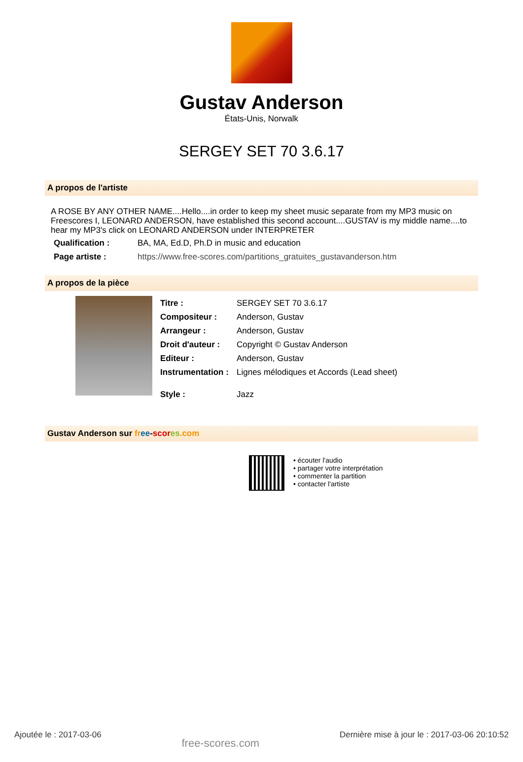Gustav Anderson
États-Unis, Norwalk
SERGEY SET 70 3.6.17
A propos de l'artiste
A ROSE BY ANY OTHER NAME....Hello....in order to keep my sheet music separate from my MP3 music on Freescores I, LEONARD ANDERSON, have established this second account....GUSTAV is my middle name....to hear my MP3's click on LEONARD ANDERSON under INTERPRETER
| Qualification : | BA, MA, Ed.D, Ph.D in music and education |
| Page artiste : | https://www.free-scores.com/partitions_gratuites_gustavanderson.htm |
A propos de la pièce
| Titre : | SERGEY SET 70 3.6.17 |
| Compositeur : | Anderson, Gustav |
| Arrangeur : | Anderson, Gustav |
| Droit d'auteur : | Copyright © Gustav Anderson |
| Editeur : | Anderson, Gustav |
| Instrumentation : | Lignes mélodiques et Accords (Lead sheet) |
| Style : | Jazz |
Gustav Anderson sur fr ee-scor es.com
• écouter l'audio
• partager votre interprétation
• commenter la partition
• contacter l'artiste
Ajoutée le : 2017-03-06 free-scores.com Dernière mise à jour le : 2017-03-06 20:10:52